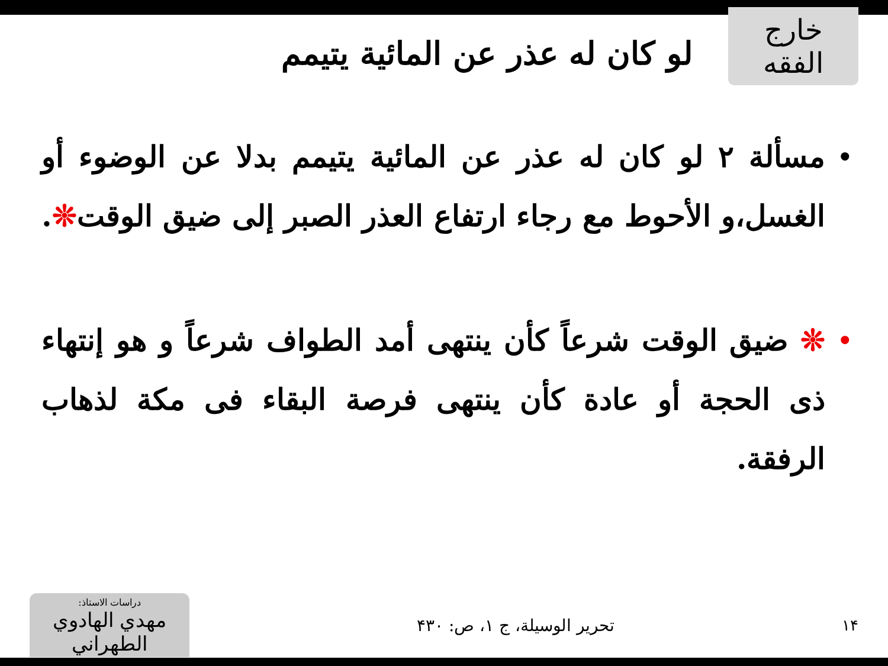خارج الفقه
لو كان له عذر عن المائية يتيمم
•
مسألة ٢ لو كان له عذر عن المائية يتيمم بدلا عن الوضوء أو الغسل،و الأحوط مع رجاء ارتفاع العذر الصبر إلى ضيق الوقت❊.
•
❊ ضيق الوقت شرعاً كأن ينتهى أمد الطواف شرعاً و هو إنتهاء ذى الحجة أو عادة كأن ينتهى فرصة البقاء فى مكة لذهاب الرفقة.
١۴ تحرير الوسيلة، ج ١، ص: ۴٣٠
دراسات الاستاذ:
مهدي الهادوي الطهراني